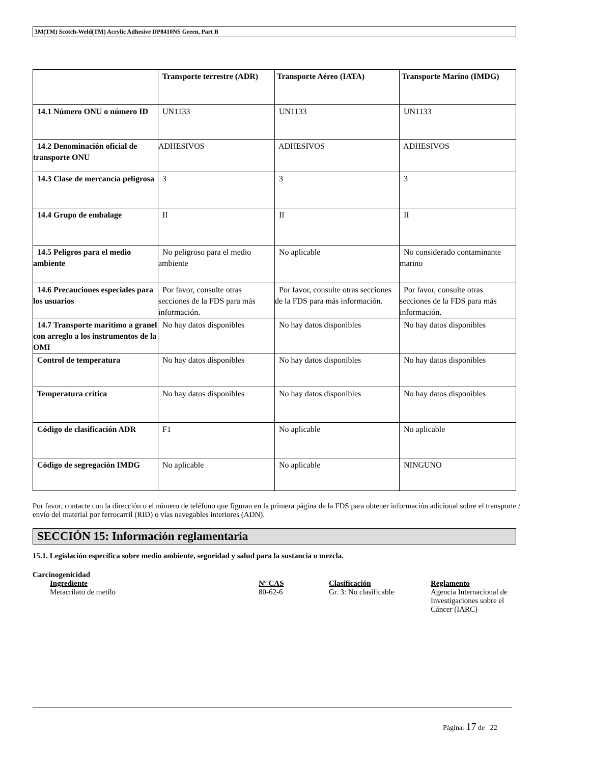3M(TM) Scotch-Weld(TM) Acrylic Adhesive DP8410NS Green, Part B
| | Transporte terrestre (ADR) | Transporte Aéreo (IATA) | Transporte Marino (IMDG) |
| --- | --- | --- | --- |
| 14.1 Número ONU o número ID | UN1133 | UN1133 | UN1133 |
| 14.2 Denominación oficial de transporte ONU | ADHESIVOS | ADHESIVOS | ADHESIVOS |
| 14.3 Clase de mercancía peligrosa | 3 | 3 | 3 |
| 14.4 Grupo de embalage | II | II | II |
| 14.5 Peligros para el medio ambiente | No peligroso para el medio ambiente | No aplicable | No considerado contaminante marino |
| 14.6 Precauciones especiales para los usuarios | Por favor, consulte otras secciones de la FDS para más información. | Por favor, consulte otras secciones de la FDS para más información. | Por favor, consulte otras secciones de la FDS para más información. |
| 14.7 Transporte marítimo a granel con arreglo a los instrumentos de la OMI | No hay datos disponibles | No hay datos disponibles | No hay datos disponibles |
| Control de temperatura | No hay datos disponibles | No hay datos disponibles | No hay datos disponibles |
| Temperatura crítica | No hay datos disponibles | No hay datos disponibles | No hay datos disponibles |
| Código de clasificación ADR | F1 | No aplicable | No aplicable |
| Código de segregación IMDG | No aplicable | No aplicable | NINGUNO |
Por favor, contacte con la dirección o el número de teléfono que figuran en la primera página de la FDS para obtener información adicional sobre el transporte / envío del material por ferrocarril (RID) o vías navegables interiores (ADN).
SECCIÓN 15: Información reglamentaria
15.1. Legislación específica sobre medio ambiente, seguridad y salud para la sustancia o mezcla.
Carcinogenicidad
Ingrediente Nº CAS Clasificación Reglamento Metacrilato de metilo 80-62-6 Gr. 3: No clasificable Agencia Internacional de Investigaciones sobre el Cáncer (IARC)
Página: 17 de 22